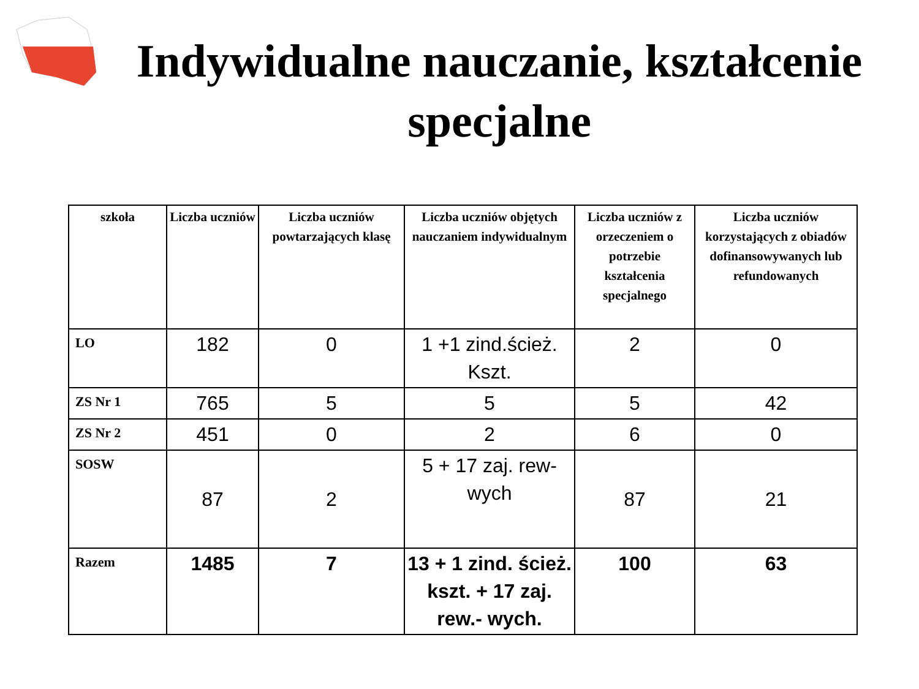Indywidualne nauczanie, kształcenie specjalne
| szkoła | Liczba uczniów | Liczba uczniów powtarzających klasę | Liczba uczniów objętych nauczaniem indywidualnym | Liczba uczniów z orzeczeniem o potrzebie kształcenia specjalnego | Liczba uczniów korzystających z obiadów dofinansowywanych lub refundowanych |
| --- | --- | --- | --- | --- | --- |
| LO | 182 | 0 | 1 +1 zind.ścież. Kszt. | 2 | 0 |
| ZS Nr 1 | 765 | 5 | 5 | 5 | 42 |
| ZS Nr 2 | 451 | 0 | 2 | 6 | 0 |
| SOSW | 87 | 2 | 5 + 17 zaj. rew-wych | 87 | 21 |
| Razem | 1485 | 7 | 13 + 1 zind. ścież. kszt. + 17 zaj. rew.- wych. | 100 | 63 |